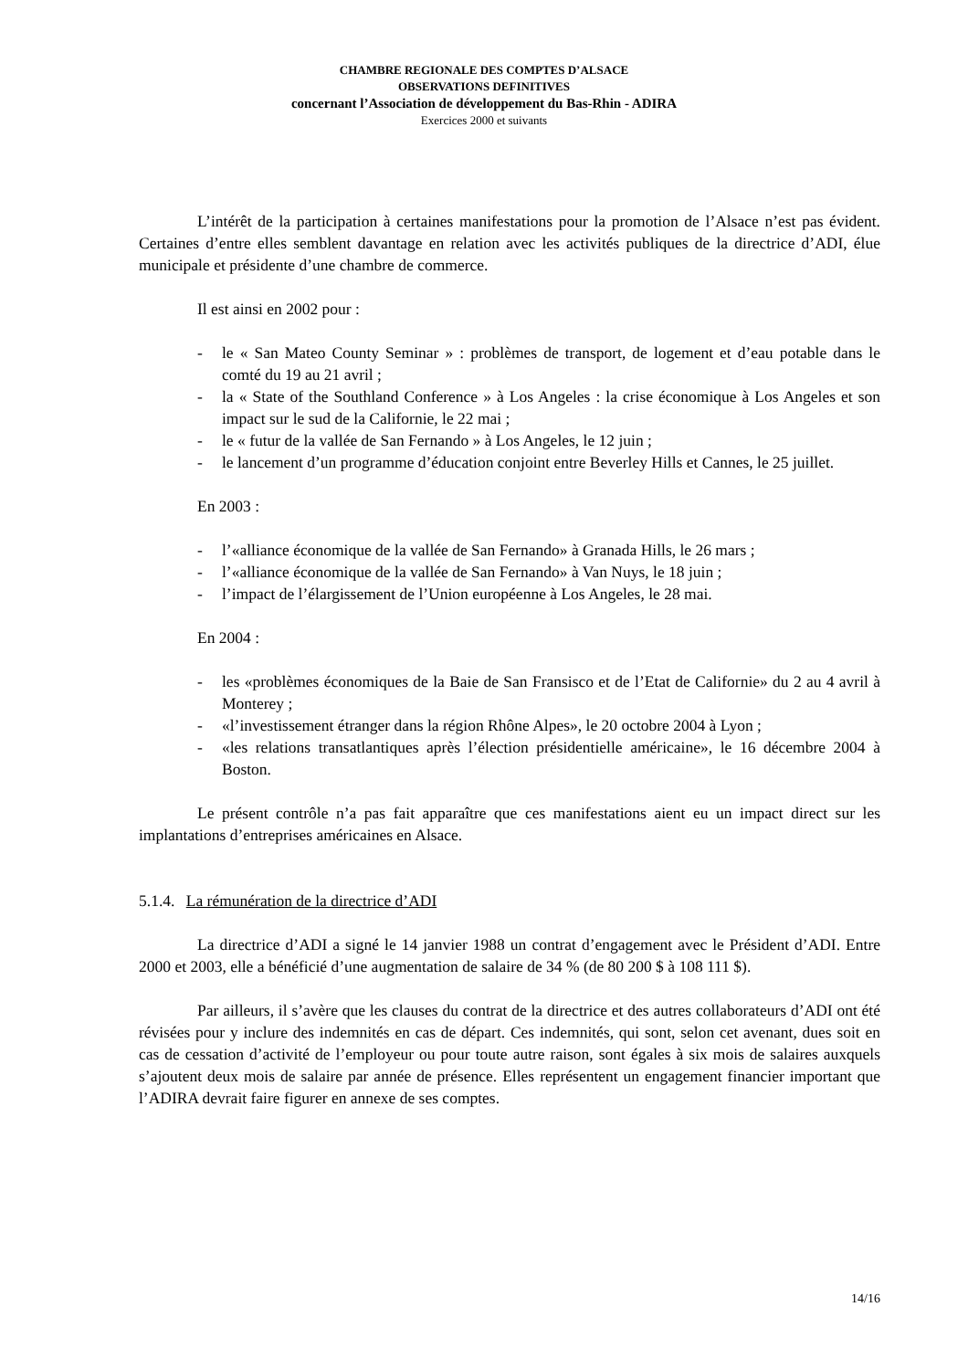CHAMBRE REGIONALE DES COMPTES D’ALSACE
OBSERVATIONS DEFINITIVES
concernant l’Association de développement du Bas-Rhin - ADIRA
Exercices 2000 et suivants
L’intérêt de la participation à certaines manifestations pour la promotion de l’Alsace n’est pas évident. Certaines d’entre elles semblent davantage en relation avec les activités publiques de la directrice d’ADI, élue municipale et présidente d’une chambre de commerce.
Il est ainsi en 2002 pour :
- le « San Mateo County Seminar » : problèmes de transport, de logement et d’eau potable dans le comté du 19 au 21 avril ;
- la « State of the Southland Conference » à Los Angeles : la crise économique à Los Angeles et son impact sur le sud de la Californie, le 22 mai ;
- le « futur de la vallée de San Fernando » à Los Angeles, le 12 juin ;
- le lancement d’un programme d’éducation conjoint entre Beverley Hills et Cannes, le 25 juillet.
En 2003 :
- l’«alliance économique de la vallée de San Fernando» à Granada Hills, le 26 mars ;
- l’«alliance économique de la vallée de San Fernando» à Van Nuys, le 18 juin ;
- l’impact de l’élargissement de l’Union européenne à Los Angeles, le 28 mai.
En 2004 :
- les «problèmes économiques de la Baie de San Fransisco et de l’Etat de Californie» du 2 au 4 avril à Monterey ;
- «l’investissement étranger dans la région Rhône Alpes», le 20 octobre 2004 à Lyon ;
- «les relations transatlantiques après l’élection présidentielle américaine», le 16 décembre 2004 à Boston.
Le présent contrôle n’a pas fait apparaître que ces manifestations aient eu un impact direct sur les implantations d’entreprises américaines en Alsace.
5.1.4. La rémunération de la directrice d’ADI
La directrice d’ADI a signé le 14 janvier 1988 un contrat d’engagement avec le Président d’ADI. Entre 2000 et 2003, elle a bénéficié d’une augmentation de salaire de 34 % (de 80 200 $ à 108 111 $).
Par ailleurs, il s’avère que les clauses du contrat de la directrice et des autres collaborateurs d’ADI ont été révisées pour y inclure des indemnités en cas de départ. Ces indemnités, qui sont, selon cet avenant, dues soit en cas de cessation d’activité de l’employeur ou pour toute autre raison, sont égales à six mois de salaires auxquels s’ajoutent deux mois de salaire par année de présence. Elles représentent un engagement financier important que l’ADIRA devrait faire figurer en annexe de ses comptes.
14/16